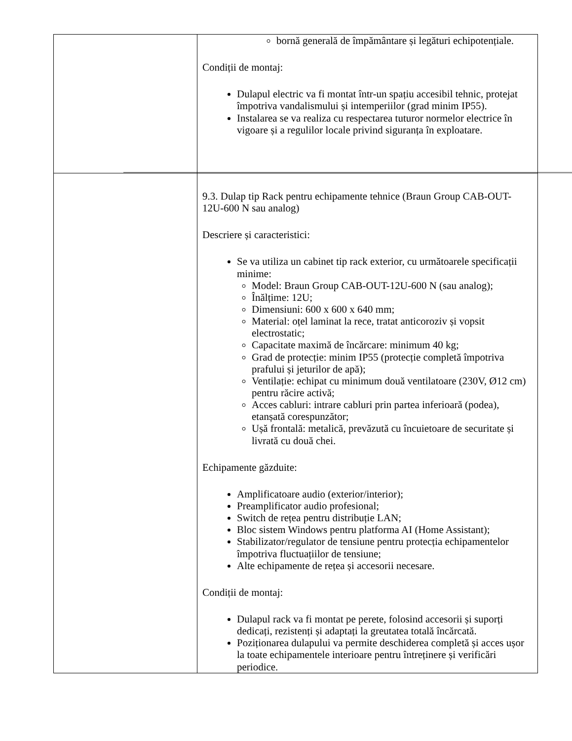| | bornă generală de împământare și legături echipotențiale. Condiții de montaj: Dulapul electric va fi montat într-un spațiu accesibil tehnic, protejat împotriva vandalismului și intemperiilor (grad minim IP55). Instalarea se va realiza cu respectarea tuturor normelor electrice în vigoare și a regulilor locale privind siguranța în exploatare. |
| | 9.3. Dulap tip Rack pentru echipamente tehnice (Braun Group CAB-OUT-12U-600 N sau analog) Descriere și caracteristici: Se va utiliza un cabinet tip rack exterior, cu următoarele specificații minime: Model: Braun Group CAB-OUT-12U-600 N (sau analog); Înălțime: 12U; Dimensiuni: 600 x 600 x 640 mm; Material: oțel laminat la rece, tratat anticoroziv și vopsit electrostatic; Capacitate maximă de încărcare: minimum 40 kg; Grad de protecție: minim IP55 (protecție completă împotriva prafului și jeturilor de apă); Ventilație: echipat cu minimum două ventilatoare (230V, Ø12 cm) pentru răcire activă; Acces cabluri: intrare cabluri prin partea inferioară (podea), etanșată corespunzător; Ușă frontală: metalică, prevăzută cu încuietoare de securitate și livrată cu două chei. Echipamente găzduite: Amplificatoare audio (exterior/interior); Preamplificator audio profesional; Switch de rețea pentru distribuție LAN; Bloc sistem Windows pentru platforma AI (Home Assistant); Stabilizator/regulator de tensiune pentru protecția echipamentelor împotriva fluctuațiilor de tensiune; Alte echipamente de rețea și accesorii necesare. Condiții de montaj: Dulapul rack va fi montat pe perete, folosind accesorii și suporți dedicați, rezistenți și adaptați la greutatea totală încărcată. Poziționarea dulapului va permite deschiderea completă și acces ușor la toate echipamentele interioare pentru întreținere și verificări periodice. |